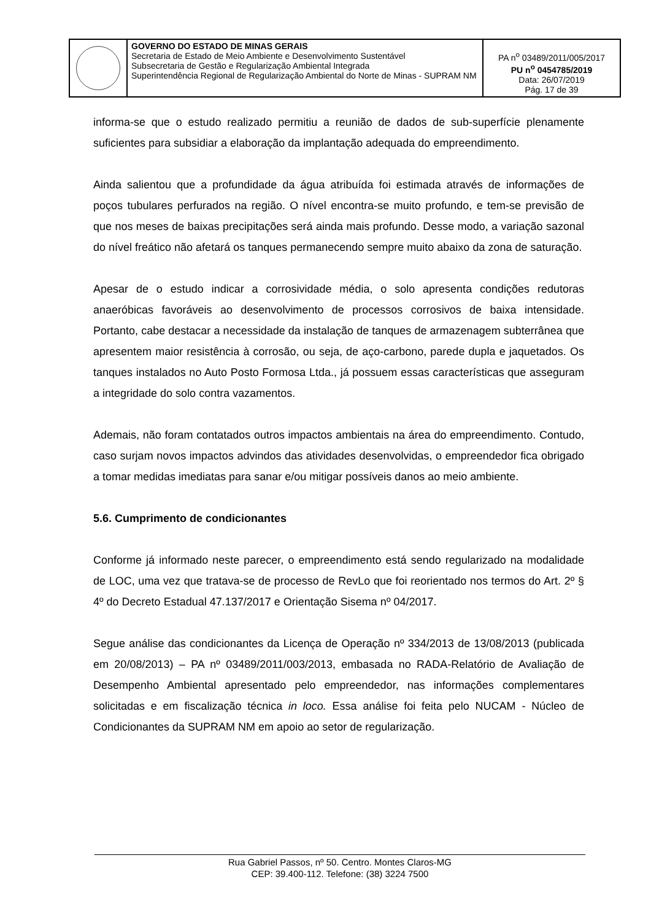| | GOVERNO DO ESTADO DE MINAS GERAIS Secretaria de Estado de Meio Ambiente e Desenvolvimento Sustentável Subsecretaria de Gestão e Regularização Ambiental Integrada Superintendência Regional de Regularização Ambiental do Norte de Minas - SUPRAM NM | PA n<sup>o</sup> 03489/2011/005/2017 PU n<sup>o</sup> 0454785/2019 Data: 26/07/2019 Pág. 17 de 39 |
informa-se que o estudo realizado permitiu a reunião de dados de sub-superfície plenamente suficientes para subsidiar a elaboração da implantação adequada do empreendimento.
Ainda salientou que a profundidade da água atribuída foi estimada através de informações de poços tubulares perfurados na região. O nível encontra-se muito profundo, e tem-se previsão de que nos meses de baixas precipitações será ainda mais profundo. Desse modo, a variação sazonal do nível freático não afetará os tanques permanecendo sempre muito abaixo da zona de saturação.
Apesar de o estudo indicar a corrosividade média, o solo apresenta condições redutoras anaeróbicas favoráveis ao desenvolvimento de processos corrosivos de baixa intensidade. Portanto, cabe destacar a necessidade da instalação de tanques de armazenagem subterrânea que apresentem maior resistência à corrosão, ou seja, de aço-carbono, parede dupla e jaquetados. Os tanques instalados no Auto Posto Formosa Ltda., já possuem essas características que asseguram a integridade do solo contra vazamentos.
Ademais, não foram contatados outros impactos ambientais na área do empreendimento. Contudo, caso surjam novos impactos advindos das atividades desenvolvidas, o empreendedor fica obrigado a tomar medidas imediatas para sanar e/ou mitigar possíveis danos ao meio ambiente.
5.6. Cumprimento de condicionantes
Conforme já informado neste parecer, o empreendimento está sendo regularizado na modalidade de LOC, uma vez que tratava-se de processo de RevLo que foi reorientado nos termos do Art. 2º § 4º do Decreto Estadual 47.137/2017 e Orientação Sisema nº 04/2017.
Segue análise das condicionantes da Licença de Operação nº 334/2013 de 13/08/2013 (publicada em 20/08/2013) – PA nº 03489/2011/003/2013, embasada no RADA-Relatório de Avaliação de Desempenho Ambiental apresentado pelo empreendedor, nas informações complementares solicitadas e em fiscalização técnica in loco. Essa análise foi feita pelo NUCAM - Núcleo de Condicionantes da SUPRAM NM em apoio ao setor de regularização.
Rua Gabriel Passos, nº 50. Centro. Montes Claros-MG
CEP: 39.400-112. Telefone: (38) 3224 7500